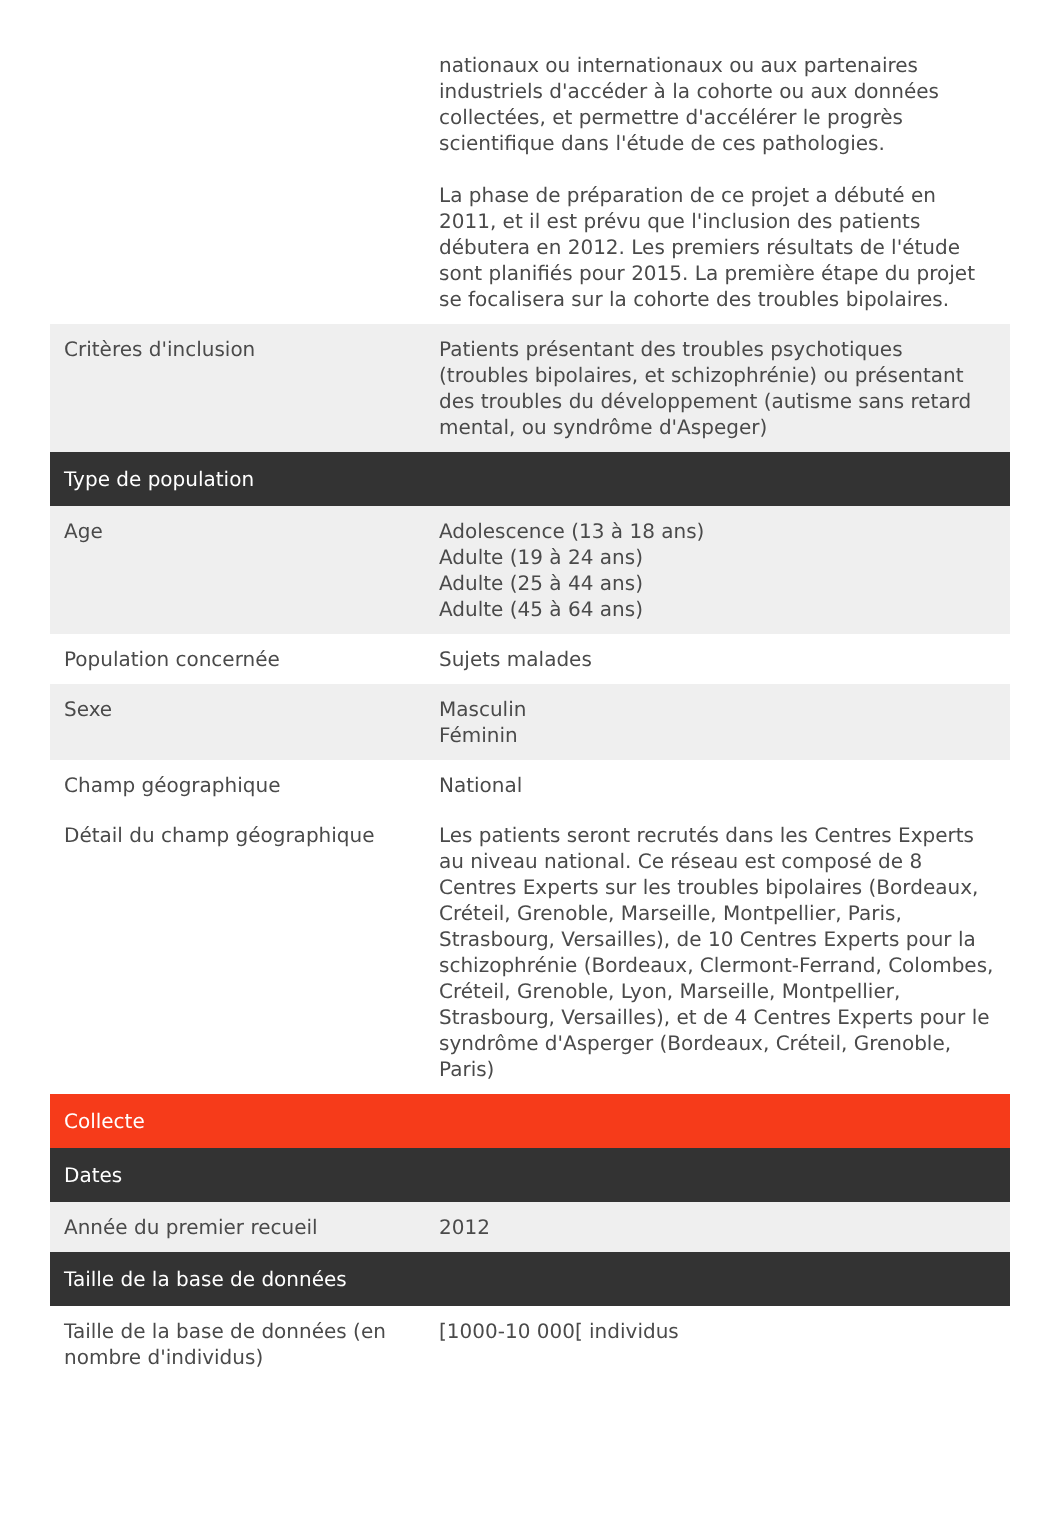| | nationaux ou internationaux ou aux partenaires industriels d'accéder à la cohorte ou aux données collectées, et permettre d'accélérer le progrès scientifique dans l'étude de ces pathologies. La phase de préparation de ce projet a débuté en 2011, et il est prévu que l'inclusion des patients débutera en 2012. Les premiers résultats de l'étude sont planifiés pour 2015. La première étape du projet se focalisera sur la cohorte des troubles bipolaires. |
| Critères d'inclusion | Patients présentant des troubles psychotiques (troubles bipolaires, et schizophrénie) ou présentant des troubles du développement (autisme sans retard mental, ou syndrôme d'Aspeger) |
| Type de population | |
| Age | Adolescence (13 à 18 ans) Adulte (19 à 24 ans) Adulte (25 à 44 ans) Adulte (45 à 64 ans) |
| Population concernée | Sujets malades |
| Sexe | Masculin Féminin |
| Champ géographique | National |
| Détail du champ géographique | Les patients seront recrutés dans les Centres Experts au niveau national. Ce réseau est composé de 8 Centres Experts sur les troubles bipolaires (Bordeaux, Créteil, Grenoble, Marseille, Montpellier, Paris, Strasbourg, Versailles), de 10 Centres Experts pour la schizophrénie (Bordeaux, Clermont-Ferrand, Colombes, Créteil, Grenoble, Lyon, Marseille, Montpellier, Strasbourg, Versailles), et de 4 Centres Experts pour le syndrôme d'Asperger (Bordeaux, Créteil, Grenoble, Paris) |
| Collecte | |
| Dates | |
| Année du premier recueil | 2012 |
| Taille de la base de données | |
| Taille de la base de données (en nombre d'individus) | [1000-10 000[ individus |